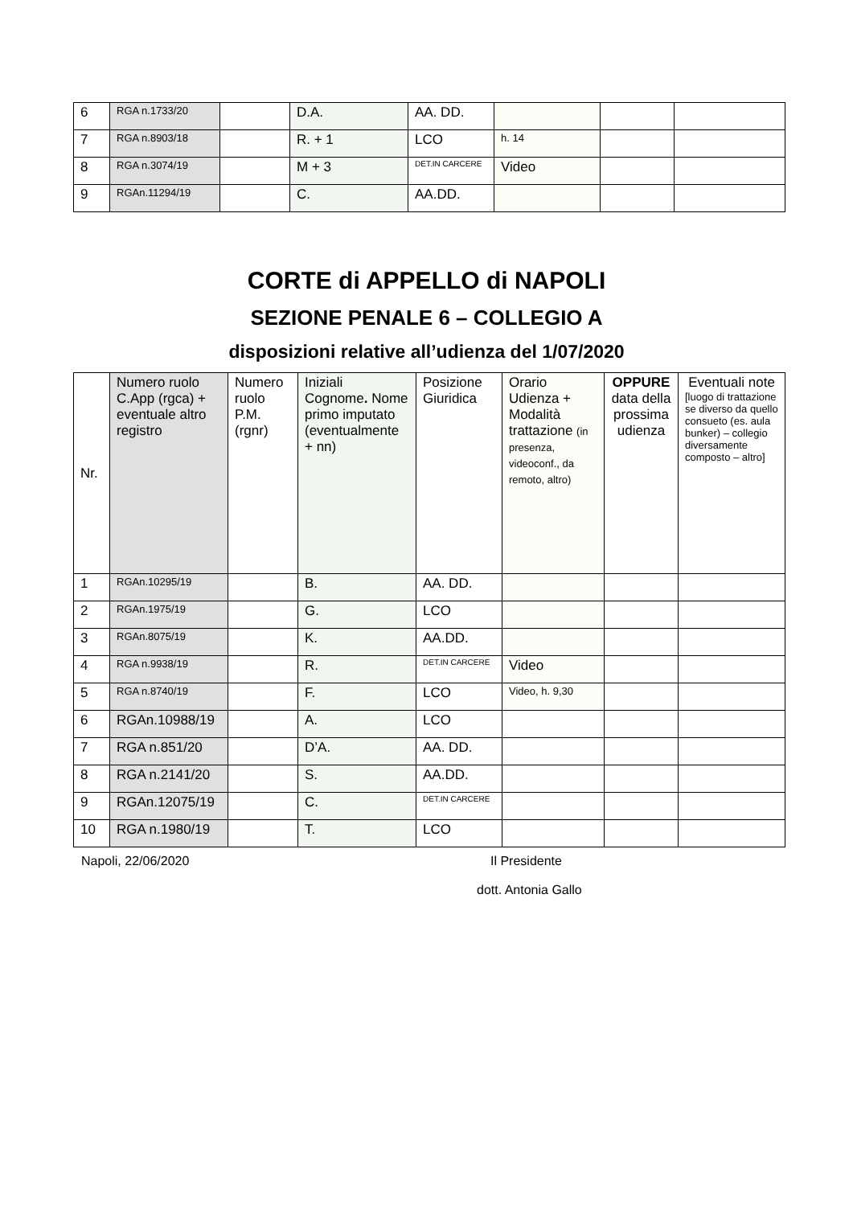| 6 | RGA n.1733/20 | | D.A. | AA. DD. | | | |
| 7 | RGA n.8903/18 | | R. + 1 | LCO | h. 14 | | |
| 8 | RGA n.3074/19 | | M + 3 | DET.IN CARCERE | Video | | |
| 9 | RGAn.11294/19 | | C. | AA.DD. | | | |
CORTE di APPELLO di NAPOLI
SEZIONE PENALE 6 – COLLEGIO A
disposizioni relative all’udienza del 1/07/2020
| Nr. | Numero ruolo C.App (rgca) + eventuale altro registro | Numero ruolo P.M. (rgnr) | Iniziali Cognome . Nome primo imputato (eventualmente + nn) | Posizione Giuridica | Orario Udienza + Modalità trattazione (in presenza, videoconf., da remoto, altro) | OPPURE data della prossima udienza | Eventuali note [luogo di trattazione se diverso da quello consueto (es. aula bunker) – collegio diversamente composto – altro] |
| --- | --- | --- | --- | --- | --- | --- | --- |
| 1 | RGAn.10295/19 | | B. | AA. DD. | | | |
| 2 | RGAn.1975/19 | | G. | LCO | | | |
| 3 | RGAn.8075/19 | | K. | AA.DD. | | | |
| 4 | RGA n.9938/19 | | R. | DET.IN CARCERE | Video | | |
| 5 | RGA n.8740/19 | | F. | LCO | Video, h. 9,30 | | |
| 6 | RGAn.10988/19 | | A. | LCO | | | |
| 7 | RGA n.851/20 | | D’A. | AA. DD. | | | |
| 8 | RGA n.2141/20 | | S. | AA.DD. | | | |
| 9 | RGAn.12075/19 | | C. | DET.IN CARCERE | | | |
| 10 | RGA n.1980/19 | | T. | LCO | | | |
Napoli, 22/06/2020 Il Presidente
dott. Antonia Gallo